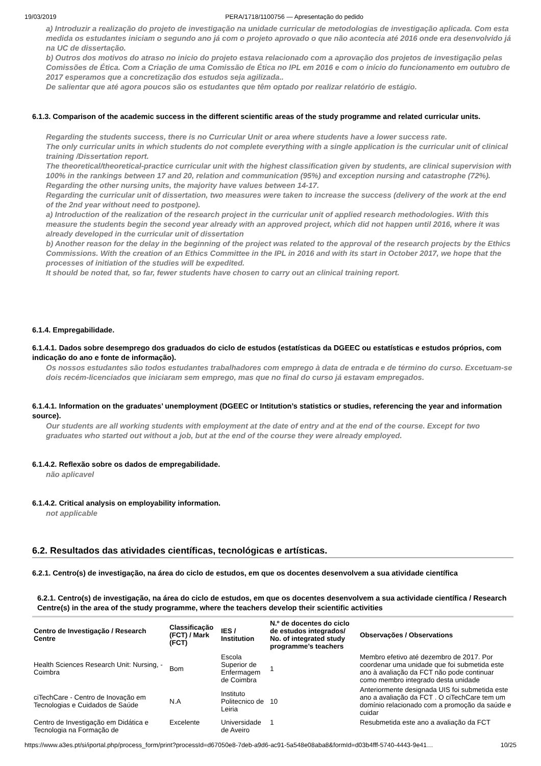19/03/2019 PERA/1718/1100756 — Apresentação do pedido
a) Introduzir a realização do projeto de investigação na unidade curricular de metodologias de investigação aplicada. Com esta medida os estudantes iniciam o segundo ano já com o projeto aprovado o que não acontecia até 2016 onde era desenvolvido já na UC de dissertação.
b) Outros dos motivos do atraso no inicio do projeto estava relacionado com a aprovação dos projetos de investigação pelas Comissões de Ética. Com a Criação de uma Comissão de Ética no IPL em 2016 e com o início do funcionamento em outubro de 2017 esperamos que a concretização dos estudos seja agilizada..
De salientar que até agora poucos são os estudantes que têm optado por realizar relatório de estágio.
6.1.3. Comparison of the academic success in the different scientific areas of the study programme and related curricular units.
Regarding the students success, there is no Curricular Unit or area where students have a lower success rate.
The only curricular units in which students do not complete everything with a single application is the curricular unit of clinical training /Dissertation report.
The theoretical/theoretical-practice curricular unit with the highest classification given by students, are clinical supervision with 100% in the rankings between 17 and 20, relation and communication (95%) and exception nursing and catastrophe (72%).
Regarding the other nursing units, the majority have values between 14-17.
Regarding the curricular unit of dissertation, two measures were taken to increase the success (delivery of the work at the end of the 2nd year without need to postpone).
a) Introduction of the realization of the research project in the curricular unit of applied research methodologies. With this measure the students begin the second year already with an approved project, which did not happen until 2016, where it was already developed in the curricular unit of dissertation
b) Another reason for the delay in the beginning of the project was related to the approval of the research projects by the Ethics Commissions. With the creation of an Ethics Committee in the IPL in 2016 and with its start in October 2017, we hope that the processes of initiation of the studies will be expedited.
It should be noted that, so far, fewer students have chosen to carry out an clinical training report.
6.1.4. Empregabilidade.
6.1.4.1. Dados sobre desemprego dos graduados do ciclo de estudos (estatísticas da DGEEC ou estatísticas e estudos próprios, com indicação do ano e fonte de informação).
Os nossos estudantes são todos estudantes trabalhadores com emprego à data de entrada e de término do curso. Excetuam-se dois recém-licenciados que iniciaram sem emprego, mas que no final do curso já estavam empregados.
6.1.4.1. Information on the graduates’ unemployment (DGEEC or Intitution’s statistics or studies, referencing the year and information source).
Our students are all working students with employment at the date of entry and at the end of the course. Except for two graduates who started out without a job, but at the end of the course they were already employed.
6.1.4.2. Reflexão sobre os dados de empregabilidade.
não aplicavel
6.1.4.2. Critical analysis on employability information.
not applicable
6.2. Resultados das atividades científicas, tecnológicas e artísticas.
6.2.1. Centro(s) de investigação, na área do ciclo de estudos, em que os docentes desenvolvem a sua atividade científica
6.2.1. Centro(s) de investigação, na área do ciclo de estudos, em que os docentes desenvolvem a sua actividade científica / Research Centre(s) in the area of the study programme, where the teachers develop their scientific activities
| Centro de Investigação / Research Centre | Classificação (FCT) / Mark (FCT) | IES / Institution | N.º de docentes do ciclo de estudos integrados/ No. of integrated study programme’s teachers | Observações / Observations |
| --- | --- | --- | --- | --- |
| Health Sciences Research Unit: Nursing, - Coimbra | Bom | Escola Superior de Enfermagem de Coimbra | 1 | Membro efetivo até dezembro de 2017. Por coordenar uma unidade que foi submetida este ano à avaliação da FCT não pode continuar como membro integrado desta unidade |
| ciTechCare - Centro de Inovação em Tecnologias e Cuidados de Saúde | N.A | Instituto Politecnico de Leiria | 10 | Anteriormente designada UIS foi submetida este ano a avaliação da FCT . O ciTechCare tem um domínio relacionado com a promoção da saúde e cuidar |
| Centro de Investigação em Didática e Tecnologia na Formação de | Excelente | Universidade de Aveiro | 1 | Resubmetida este ano a avaliação da FCT |
https://www.a3es.pt/si/iportal.php/process_form/print?processId=d67050e8-7deb-a9d6-ac91-5a548e08aba8&formId=d03b4fff-5740-4443-9e41… 10/25